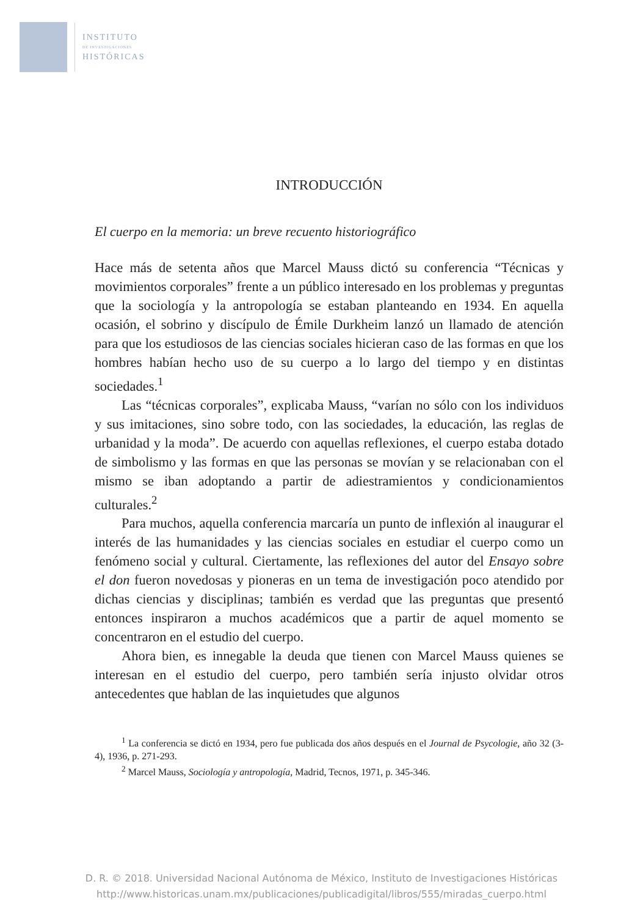INSTITUTO
DE INVESTIGACIONES
HISTÓRICAS
INTRODUCCIÓN
El cuerpo en la memoria: un breve recuento historiográfico
Hace más de setenta años que Marcel Mauss dictó su conferencia “Técnicas y movimientos corporales” frente a un público interesado en los problemas y preguntas que la sociología y la antropología se estaban planteando en 1934. En aquella ocasión, el sobrino y discípulo de Émile Durkheim lanzó un llamado de atención para que los estudiosos de las ciencias sociales hicieran caso de las formas en que los hombres habían hecho uso de su cuerpo a lo largo del tiempo y en distintas sociedades.<sup>1</sup>
Las “técnicas corporales”, explicaba Mauss, “varían no sólo con los individuos y sus imitaciones, sino sobre todo, con las sociedades, la educación, las reglas de urbanidad y la moda”. De acuerdo con aquellas reflexiones, el cuerpo estaba dotado de simbolismo y las formas en que las personas se movían y se relacionaban con el mismo se iban adoptando a partir de adiestramientos y condicionamientos culturales.<sup>2</sup>
Para muchos, aquella conferencia marcaría un punto de inflexión al inaugurar el interés de las humanidades y las ciencias sociales en estudiar el cuerpo como un fenómeno social y cultural. Ciertamente, las reflexiones del autor del Ensayo sobre el don fueron novedosas y pioneras en un tema de investigación poco atendido por dichas ciencias y disciplinas; también es verdad que las preguntas que presentó entonces inspiraron a muchos académicos que a partir de aquel momento se concentraron en el estudio del cuerpo.
Ahora bien, es innegable la deuda que tienen con Marcel Mauss quienes se interesan en el estudio del cuerpo, pero también sería injusto olvidar otros antecedentes que hablan de las inquietudes que algunos
<sup>1</sup> La conferencia se dictó en 1934, pero fue publicada dos años después en el Journal de Psycologie, año 32 (3-4), 1936, p. 271-293.
<sup>2</sup> Marcel Mauss, Sociología y antropología, Madrid, Tecnos, 1971, p. 345-346.
D. R. © 2018. Universidad Nacional Autónoma de México, Instituto de Investigaciones Históricas
http://www.historicas.unam.mx/publicaciones/publicadigital/libros/555/miradas_cuerpo.html